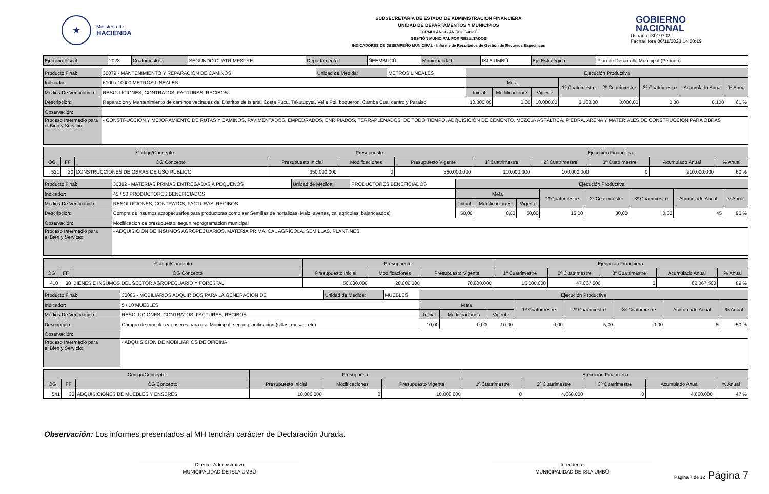★
Ministerio de
HACIENDA
SUBSECRETARÍA DE ESTADO DE ADMINISTRACIÓN FINANCIERA
UNIDAD DE DEPARTAMENTOS Y MUNICIPIOS
FORMULARIO - ANEXO B-01-08
GESTIÓN MUNICIPAL POR RESULTADOS
INDICADORES DE DESEMPEÑO MUNICIPAL - Informe de Resultados de Gestión de Recursos Específicos
GOBIERNO
NACIONAL
Usuario: i3019702
Fecha/Hora 06/11/2023 14:20:19
| Ejercicio Fiscal: | 2023 | Cuatrimestre: | SEGUNDO CUATRIMESTRE | Departamento: | ÑEEMBUCÚ | Municipalidad: | ISLA UMBÚ | Eje Estratégico: | Plan de Desarrollo Municipal (Periodo) |
| Producto Final: | 30079 - MANTENIMIENTO Y REPARACION DE CAMINOS | Unidad de Medida: | METROS LINEALES | Ejecución Productiva | | | | | | | |
| Indicador: | 6100 / 10000 METROS LINEALES | | | Meta | | | 1º Cuatrimestre | 2º Cuatrimestre | 3º Cuatrimestre | Acumulado Anual | % Anual |
| Medios De Verificación: | RESOLUCIONES, CONTRATOS, FACTURAS, RECIBOS | | | Inicial | Modificaciones | Vigente | | | | | |
| Descripciòn: | Reparacion y Mantenimiento de caminos vecinales del Distritos de Isleria, Costa Pucu, Takutupyta, Velle Poi, boqueron, Camba Cua, centro y Paraiso | | | 10.000,00 | 0,00 | 10.000,00 | 3.100,00 | 3.000,00 | 0,00 | 6.100 | 61 % |
| Observación: | | | | | | | | | | | |
| Proceso Intermedio para el Bien y Servicio: | - CONSTRUCCIÓN Y MEJORAMIENTO DE RUTAS Y CAMINOS, PAVIMENTADOS, EMPEDRADOS, ENRIPIADOS, TERRAPLENADOS, DE TODO TIEMPO. ADQUISICIÓN DE CEMENTO, MEZCLA ASFÁLTICA, PIEDRA, ARENA Y MATERIALES DE CONSTRUCCION PARA OBRAS | | | | | | | | | | |
| Código/Concepto | | | Presupuesto | | | Ejecución Financiera | | | | |
| --- | --- | --- | --- | --- | --- | --- | --- | --- | --- | --- |
| OG | FF | OG Concepto | Presupuesto Inicial | Modificaciones | Presupuesto Vigente | 1º Cuatrimestre | 2º Cuatrimestre | 3º Cuatrimestre | Acumulado Anual | % Anual |
| 521 | 30 | CONSTRUCCIONES DE OBRAS DE USO PÚBLICO | 350.000.000 | 0 | 350.000.000 | 110.000.000 | 100.000.000 | 0 | 210.000.000 | 60 % |
| Producto Final: | 30082 - MATERIAS PRIMAS ENTREGADAS A PEQUEÑOS | Unidad de Medida: | PRODUCTORES BENEFICIADOS | Ejecución Productiva | | | | | | | |
| Indicador: | 45 / 50 PRODUCTORES BENEFICIADOS | | | Meta | | | 1º Cuatrimestre | 2º Cuatrimestre | 3º Cuatrimestre | Acumulado Anual | % Anual |
| Medios De Verificación: | RESOLUCIONES, CONTRATOS, FACTURAS, RECIBOS | | | Inicial | Modificaciones | Vigente | | | | | |
| Descripciòn: | Compra de insumos agropecuarios para productores como ser Semillas de hortalizas, Maiz, avenas, cal agricolas, balanceados) | | | 50,00 | 0,00 | 50,00 | 15,00 | 30,00 | 0,00 | 45 | 90 % |
| Observación: | Modificacion de presupuesto, segun reprogramacion municipal | | | | | | | | | | |
| Proceso Intermedio para el Bien y Servicio: | - ADQUISICIÓN DE INSUMOS AGROPECUARIOS, MATERIA PRIMA, CAL AGRÍCOLA, SEMILLAS, PLANTINES | | | | | | | | | | |
| Código/Concepto | | | Presupuesto | | | Ejecución Financiera | | | | |
| --- | --- | --- | --- | --- | --- | --- | --- | --- | --- | --- |
| OG | FF | OG Concepto | Presupuesto Inicial | Modificaciones | Presupuesto Vigente | 1º Cuatrimestre | 2º Cuatrimestre | 3º Cuatrimestre | Acumulado Anual | % Anual |
| 410 | 30 | BIENES E INSUMOS DEL SECTOR AGROPECUARIO Y FORESTAL | 50.000.000 | 20.000.000 | 70.000.000 | 15.000.000 | 47.067.500 | 0 | 62.067.500 | 89 % |
| Producto Final: | 30086 - MOBILIARIOS ADQUIRIDOS PARA LA GENERACION DE | Unidad de Medida: | MUEBLES | Ejecución Productiva | | | | | | | |
| Indicador: | 5 / 10 MUEBLES | | | Meta | | | 1º Cuatrimestre | 2º Cuatrimestre | 3º Cuatrimestre | Acumulado Anual | % Anual |
| Medios De Verificación: | RESOLUCIONES, CONTRATOS, FACTURAS, RECIBOS | | | Inicial | Modificaciones | Vigente | | | | | |
| Descripciòn: | Compra de muebles y enseres para uso Municipal, segun planificacion (sillas, mesas, etc) | | | 10,00 | 0,00 | 10,00 | 0,00 | 5,00 | 0,00 | 5 | 50 % |
| Observación: | | | | | | | | | | | |
| Proceso Intermedio para el Bien y Servicio: | - ADQUISICION DE MOBILIARIOS DE OFICINA | | | | | | | | | | |
| Código/Concepto | | | Presupuesto | | | Ejecución Financiera | | | | |
| --- | --- | --- | --- | --- | --- | --- | --- | --- | --- | --- |
| OG | FF | OG Concepto | Presupuesto Inicial | Modificaciones | Presupuesto Vigente | 1º Cuatrimestre | 2º Cuatrimestre | 3º Cuatrimestre | Acumulado Anual | % Anual |
| 541 | 30 | ADQUISICIONES DE MUEBLES Y ENSERES | 10.000.000 | 0 | 10.000.000 | 0 | 4.660.000 | 0 | 4.660.000 | 47 % |
Observación: Los informes presentados al MH tendrán carácter de Declaración Jurada.
Director Administrativo
MUNICIPALIDAD DE ISLA UMBÚ
Intendente
MUNICIPALIDAD DE ISLA UMBÚ
Página 7 de 12 Página 7